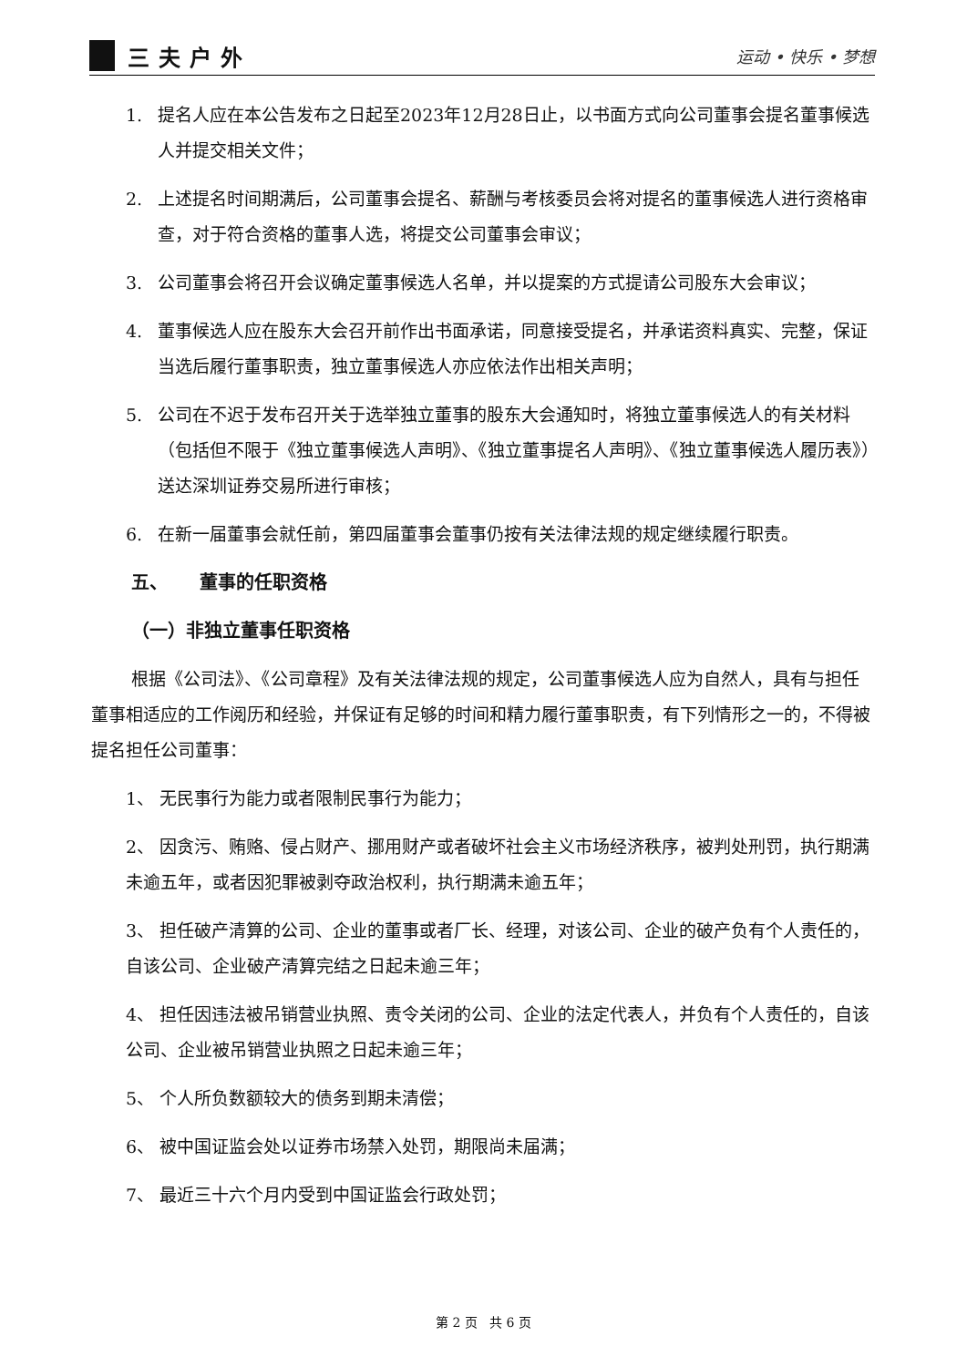三夫户外
运动 • 快乐 • 梦想
1. 提名人应在本公告发布之日起至2023年12月28日止，以书面方式向公司董事会提名董事候选人并提交相关文件；
2. 上述提名时间期满后，公司董事会提名、薪酬与考核委员会将对提名的董事候选人进行资格审查，对于符合资格的董事人选，将提交公司董事会审议；
3. 公司董事会将召开会议确定董事候选人名单，并以提案的方式提请公司股东大会审议；
4. 董事候选人应在股东大会召开前作出书面承诺，同意接受提名，并承诺资料真实、完整，保证当选后履行董事职责，独立董事候选人亦应依法作出相关声明；
5. 公司在不迟于发布召开关于选举独立董事的股东大会通知时，将独立董事候选人的有关材料（包括但不限于《独立董事候选人声明》、《独立董事提名人声明》、《独立董事候选人履历表》）送达深圳证券交易所进行审核；
6. 在新一届董事会就任前，第四届董事会董事仍按有关法律法规的规定继续履行职责。
五、 董事的任职资格
（一）非独立董事任职资格
根据《公司法》、《公司章程》及有关法律法规的规定，公司董事候选人应为自然人，具有与担任董事相适应的工作阅历和经验，并保证有足够的时间和精力履行董事职责，有下列情形之一的，不得被提名担任公司董事：
1、 无民事行为能力或者限制民事行为能力；
2、 因贪污、贿赂、侵占财产、挪用财产或者破坏社会主义市场经济秩序，被判处刑罚，执行期满未逾五年，或者因犯罪被剥夺政治权利，执行期满未逾五年；
3、 担任破产清算的公司、企业的董事或者厂长、经理，对该公司、企业的破产负有个人责任的，自该公司、企业破产清算完结之日起未逾三年；
4、 担任因违法被吊销营业执照、责令关闭的公司、企业的法定代表人，并负有个人责任的，自该公司、企业被吊销营业执照之日起未逾三年；
5、 个人所负数额较大的债务到期未清偿；
6、 被中国证监会处以证券市场禁入处罚，期限尚未届满；
7、 最近三十六个月内受到中国证监会行政处罚；
第 2 页 共 6 页